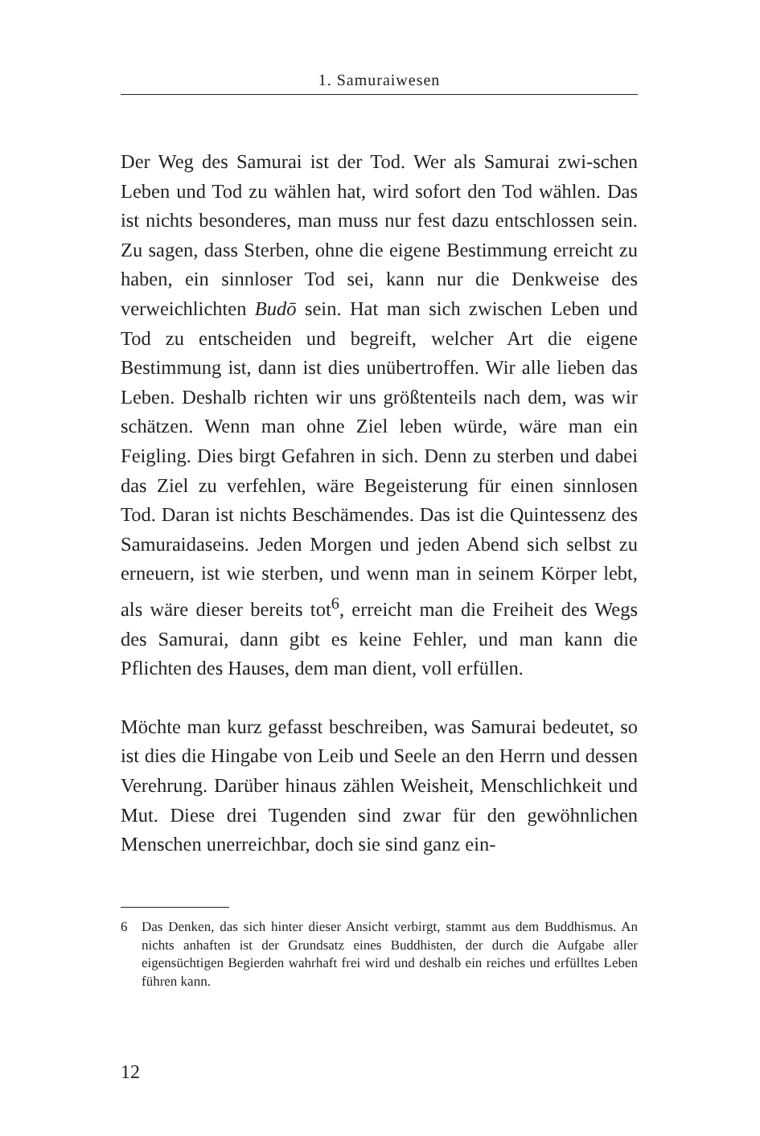1. Samuraiwesen
Der Weg des Samurai ist der Tod. Wer als Samurai zwi-schen Leben und Tod zu wählen hat, wird sofort den Tod wählen. Das ist nichts besonderes, man muss nur fest dazu entschlossen sein. Zu sagen, dass Sterben, ohne die eigene Bestimmung erreicht zu haben, ein sinnloser Tod sei, kann nur die Denkweise des verweichlichten Budō sein. Hat man sich zwischen Leben und Tod zu entscheiden und begreift, welcher Art die eigene Bestimmung ist, dann ist dies unübertroffen. Wir alle lieben das Leben. Deshalb richten wir uns größtenteils nach dem, was wir schätzen. Wenn man ohne Ziel leben würde, wäre man ein Feigling. Dies birgt Gefahren in sich. Denn zu sterben und dabei das Ziel zu verfehlen, wäre Begeisterung für einen sinnlosen Tod. Daran ist nichts Beschämendes. Das ist die Quintessenz des Samuraidaseins. Jeden Morgen und jeden Abend sich selbst zu erneuern, ist wie sterben, und wenn man in seinem Körper lebt, als wäre dieser bereits tot<sup>6</sup>, erreicht man die Freiheit des Wegs des Samurai, dann gibt es keine Fehler, und man kann die Pflichten des Hauses, dem man dient, voll erfüllen.
Möchte man kurz gefasst beschreiben, was Samurai bedeutet, so ist dies die Hingabe von Leib und Seele an den Herrn und dessen Verehrung. Darüber hinaus zählen Weisheit, Menschlichkeit und Mut. Diese drei Tugenden sind zwar für den gewöhnlichen Menschen unerreichbar, doch sie sind ganz ein-
6 Das Denken, das sich hinter dieser Ansicht verbirgt, stammt aus dem Buddhismus. An nichts anhaften ist der Grundsatz eines Buddhisten, der durch die Aufgabe aller eigensüchtigen Begierden wahrhaft frei wird und deshalb ein reiches und erfülltes Leben führen kann.
12